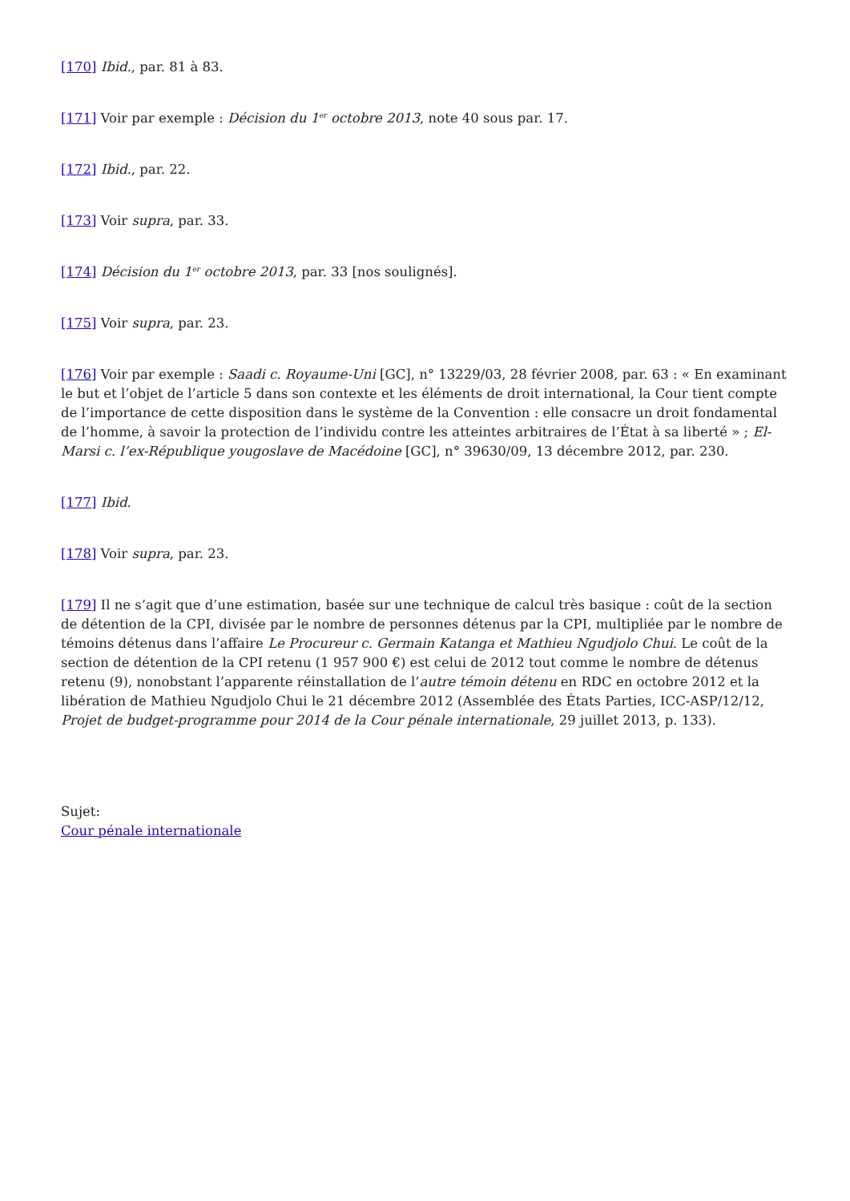[170] Ibid., par. 81 à 83.
[171] Voir par exemple : Décision du 1<sup>er</sup> octobre 2013, note 40 sous par. 17.
[172] Ibid., par. 22.
[173] Voir supra, par. 33.
[174] Décision du 1<sup>er</sup> octobre 2013, par. 33 [nos soulignés].
[175] Voir supra, par. 23.
[176] Voir par exemple : Saadi c. Royaume-Uni [GC], n° 13229/03, 28 février 2008, par. 63 : « En examinant le but et l’objet de l’article 5 dans son contexte et les éléments de droit international, la Cour tient compte de l’importance de cette disposition dans le système de la Convention : elle consacre un droit fondamental de l’homme, à savoir la protection de l’individu contre les atteintes arbitraires de l’État à sa liberté » ; El-Marsi c. l’ex-République yougoslave de Macédoine [GC], n° 39630/09, 13 décembre 2012, par. 230.
[177] Ibid.
[178] Voir supra, par. 23.
[179] Il ne s’agit que d’une estimation, basée sur une technique de calcul très basique : coût de la section de détention de la CPI, divisée par le nombre de personnes détenus par la CPI, multipliée par le nombre de témoins détenus dans l’affaire Le Procureur c. Germain Katanga et Mathieu Ngudjolo Chui. Le coût de la section de détention de la CPI retenu (1 957 900 €) est celui de 2012 tout comme le nombre de détenus retenu (9), nonobstant l’apparente réinstallation de l’autre témoin détenu en RDC en octobre 2012 et la libération de Mathieu Ngudjolo Chui le 21 décembre 2012 (Assemblée des États Parties, ICC-ASP/12/12, Projet de budget-programme pour 2014 de la Cour pénale internationale, 29 juillet 2013, p. 133).
Sujet:
Cour pénale internationale